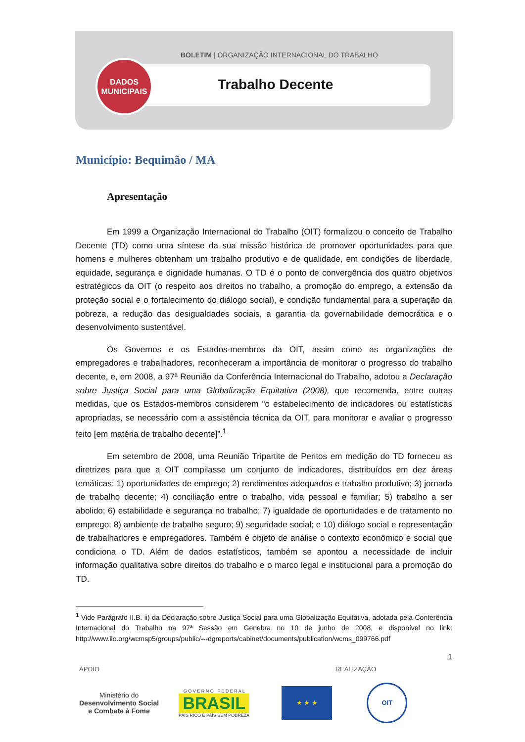BOLETIM | ORGANIZAÇÃO INTERNACIONAL DO TRABALHO
Trabalho Decente
DADOS
MUNICIPAIS
Município: Bequimão / MA
Apresentação
Em 1999 a Organização Internacional do Trabalho (OIT) formalizou o conceito de Trabalho Decente (TD) como uma síntese da sua missão histórica de promover oportunidades para que homens e mulheres obtenham um trabalho produtivo e de qualidade, em condições de liberdade, equidade, segurança e dignidade humanas. O TD é o ponto de convergência dos quatro objetivos estratégicos da OIT (o respeito aos direitos no trabalho, a promoção do emprego, a extensão da proteção social e o fortalecimento do diálogo social), e condição fundamental para a superação da pobreza, a redução das desigualdades sociais, a garantia da governabilidade democrática e o desenvolvimento sustentável.
Os Governos e os Estados-membros da OIT, assim como as organizações de empregadores e trabalhadores, reconheceram a importância de monitorar o progresso do trabalho decente, e, em 2008, a 97ª Reunião da Conferência Internacional do Trabalho, adotou a Declaração sobre Justiça Social para uma Globalização Equitativa (2008), que recomenda, entre outras medidas, que os Estados-membros considerem "o estabelecimento de indicadores ou estatísticas apropriadas, se necessário com a assistência técnica da OIT, para monitorar e avaliar o progresso feito [em matéria de trabalho decente]”.<sup>1</sup>
Em setembro de 2008, uma Reunião Tripartite de Peritos em medição do TD forneceu as diretrizes para que a OIT compilasse um conjunto de indicadores, distribuídos em dez áreas temáticas: 1) oportunidades de emprego; 2) rendimentos adequados e trabalho produtivo; 3) jornada de trabalho decente; 4) conciliação entre o trabalho, vida pessoal e familiar; 5) trabalho a ser abolido; 6) estabilidade e segurança no trabalho; 7) igualdade de oportunidades e de tratamento no emprego; 8) ambiente de trabalho seguro; 9) seguridade social; e 10) diálogo social e representação de trabalhadores e empregadores. Também é objeto de análise o contexto econômico e social que condiciona o TD. Além de dados estatísticos, também se apontou a necessidade de incluir informação qualitativa sobre direitos do trabalho e o marco legal e institucional para a promoção do TD.
<sup>1</sup> Vide Parágrafo II.B. ii) da Declaração sobre Justiça Social para uma Globalização Equitativa, adotada pela Conferência Internacional do Trabalho na 97ª Sessão em Genebra no 10 de junho de 2008, e disponível no link: http://www.ilo.org/wcmsp5/groups/public/---dgreports/cabinet/documents/publication/wcms_099766.pdf
1
APOIO REALIZAÇÃO
Ministério do
Desenvolvimento Social
e Combate à Fome
G O V E R N O F E D E R A L
BRASIL
PAÍS RICO É PAÍS SEM POBREZA
★ ★ ★
OIT